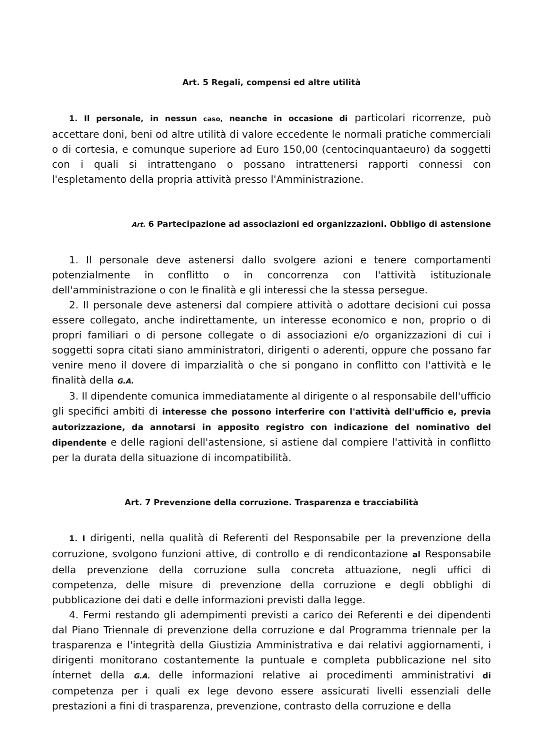Art. 5 Regali, compensi ed altre utilità
1. Il personale, in nessun caso, neanche in occasione di particolari ricorrenze, può accettare doni, beni od altre utilità di valore eccedente le normali pratiche commerciali o di cortesia, e comunque superiore ad Euro 150,00 (centocinquantaeuro) da soggetti con i quali si intrattengano o possano intrattenersi rapporti connessi con l'espletamento della propria attività presso l'Amministrazione.
Art. 6 Partecipazione ad associazioni ed organizzazioni. Obbligo di astensione
1. Il personale deve astenersi dallo svolgere azioni e tenere comportamenti potenzialmente in conflitto o in concorrenza con l'attività istituzionale dell'amministrazione o con le finalità e gli interessi che la stessa persegue.
2. Il personale deve astenersi dal compiere attività o adottare decisioni cui possa essere collegato, anche indirettamente, un interesse economico e non, proprio o di propri familiari o di persone collegate o di associazioni e/o organizzazioni di cui i soggetti sopra citati siano amministratori, dirigenti o aderenti, oppure che possano far venire meno il dovere di imparzialità o che si pongano in conflitto con l'attività e le finalità della G.A.
3. Il dipendente comunica immediatamente al dirigente o al responsabile dell'ufficio gli specifici ambiti di interesse che possono interferire con l'attività dell'ufficio e, previa autorizzazione, da annotarsi in apposito registro con indicazione del nominativo del dipendente e delle ragioni dell'astensione, si astiene dal compiere l'attività in conflitto per la durata della situazione di incompatibilità.
Art. 7 Prevenzione della corruzione. Trasparenza e tracciabilità
1. I dirigenti, nella qualità di Referenti del Responsabile per la prevenzione della corruzione, svolgono funzioni attive, di controllo e di rendicontazione al Responsabile della prevenzione della corruzione sulla concreta attuazione, negli uffici di competenza, delle misure di prevenzione della corruzione e degli obblighi di pubblicazione dei dati e delle informazioni previsti dalla legge.
4. Fermi restando gli adempimenti previsti a carico dei Referenti e dei dipendenti dal Piano Triennale di prevenzione della corruzione e dal Programma triennale per la trasparenza e l'integrità della Giustizia Amministrativa e dai relativi aggiornamenti, i dirigenti monitorano costantemente la puntuale e completa pubblicazione nel sito ínternet della G.A. delle informazioni relative ai procedimenti amministrativi di competenza per i quali ex lege devono essere assicurati livelli essenziali delle prestazioni a fini di trasparenza, prevenzione, contrasto della corruzione e della